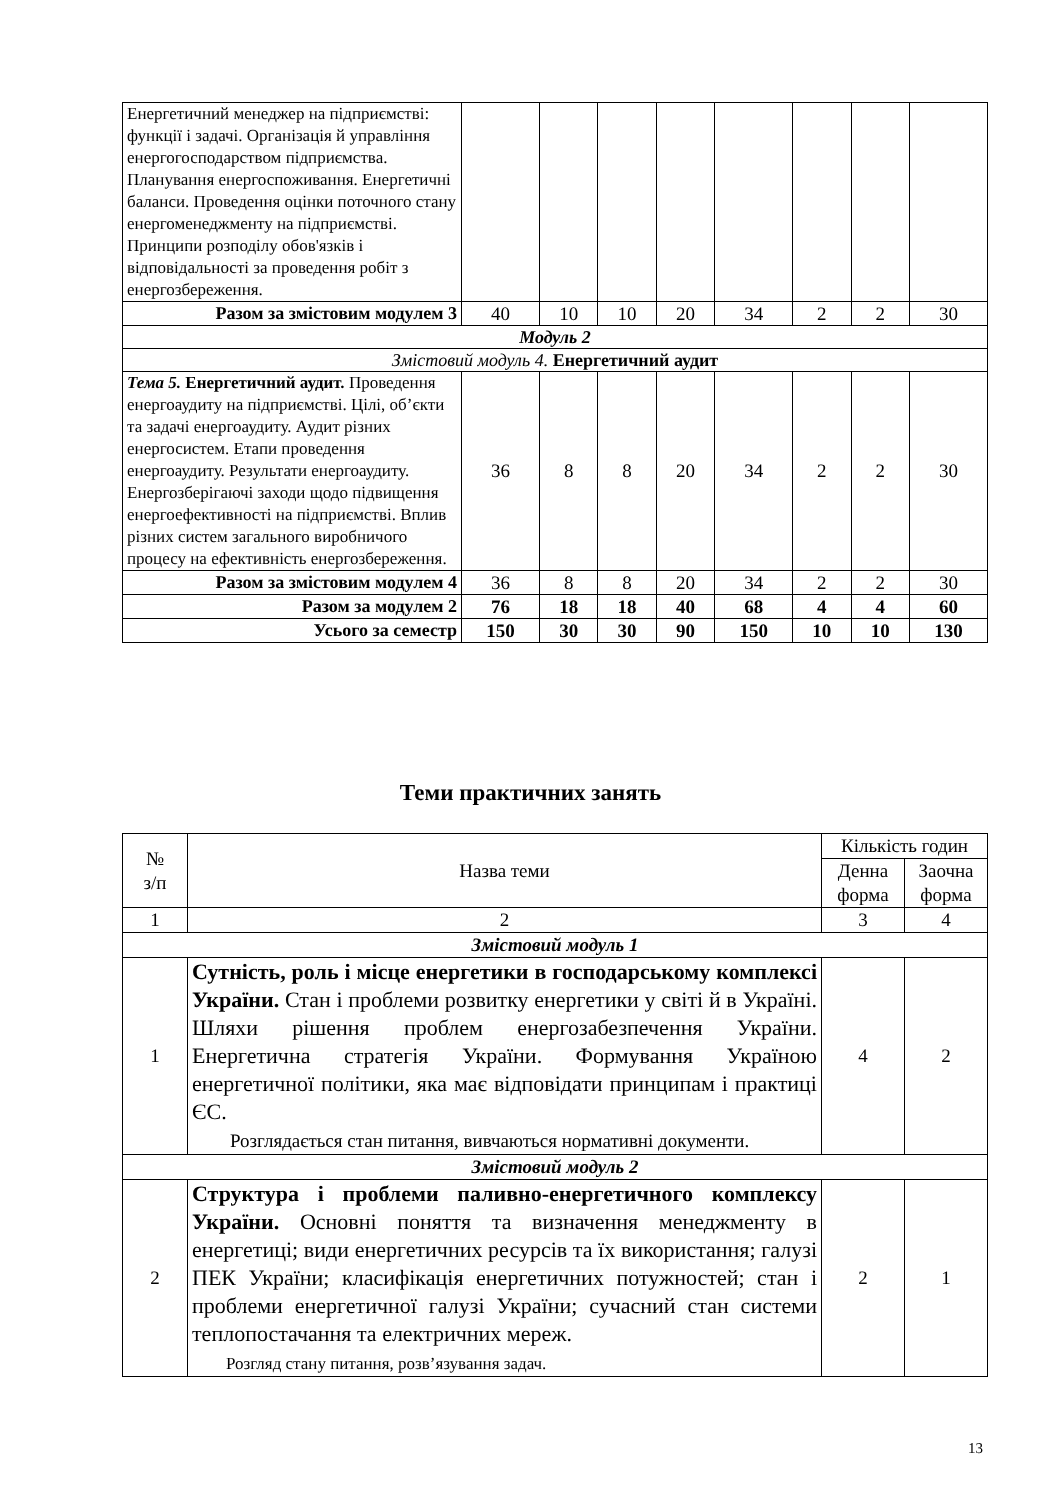| Енергетичний менеджер на підприємстві: функції і задачі. Організація й управління енергогосподарством підприємства. Планування енергоспоживання. Енергетичні баланси. Проведення оцінки поточного стану енергоменеджменту на підприємстві. Принципи розподілу обов'язків і відповідальності за проведення робіт з енергозбереження. | | | | | | | | |
| Разом за змістовим модулем 3 | 40 | 10 | 10 | 20 | 34 | 2 | 2 | 30 |
| Модуль 2 | | | | | | | | |
| Змістовий модуль 4. Енергетичний аудит | | | | | | | | |
| Тема 5. Енергетичний аудит. Проведення енергоаудиту на підприємстві. Цілі, об’єкти та задачі енергоаудиту. Аудит різних енергосистем. Етапи проведення енергоаудиту. Результати енергоаудиту. Енергозберігаючі заходи щодо підвищення енергоефективності на підприємстві. Вплив різних систем загального виробничого процесу на ефективність енергозбереження. | 36 | 8 | 8 | 20 | 34 | 2 | 2 | 30 |
| Разом за змістовим модулем 4 | 36 | 8 | 8 | 20 | 34 | 2 | 2 | 30 |
| Разом за модулем 2 | 76 | 18 | 18 | 40 | 68 | 4 | 4 | 60 |
| Усього за семестр | 150 | 30 | 30 | 90 | 150 | 10 | 10 | 130 |
Теми практичних занять
| № з/п | Назва теми | Кількість годин | |
| | | Денна форма | Заочна форма |
| 1 | 2 | 3 | 4 |
| Змістовий модуль 1 | | | |
| 1 | Сутність, роль і місце енергетики в господарському комплексі України. Стан і проблеми розвитку енергетики у світі й в Україні. Шляхи рішення проблем енергозабезпечення України. Енергетична стратегія України. Формування Україною енергетичної політики, яка має відповідати принципам і практиці ЄС. Розглядається стан питання, вивчаються нормативні документи. | 4 | 2 |
| Змістовий модуль 2 | | | |
| 2 | Структура і проблеми паливно-енергетичного комплексу України. Основні поняття та визначення менеджменту в енергетиці; види енергетичних ресурсів та їх використання; галузі ПЕК України; класифікація енергетичних потужностей; стан і проблеми енергетичної галузі України; сучасний стан системи теплопостачання та електричних мереж. Розгляд стану питання, розв’язування задач. | 2 | 1 |
13